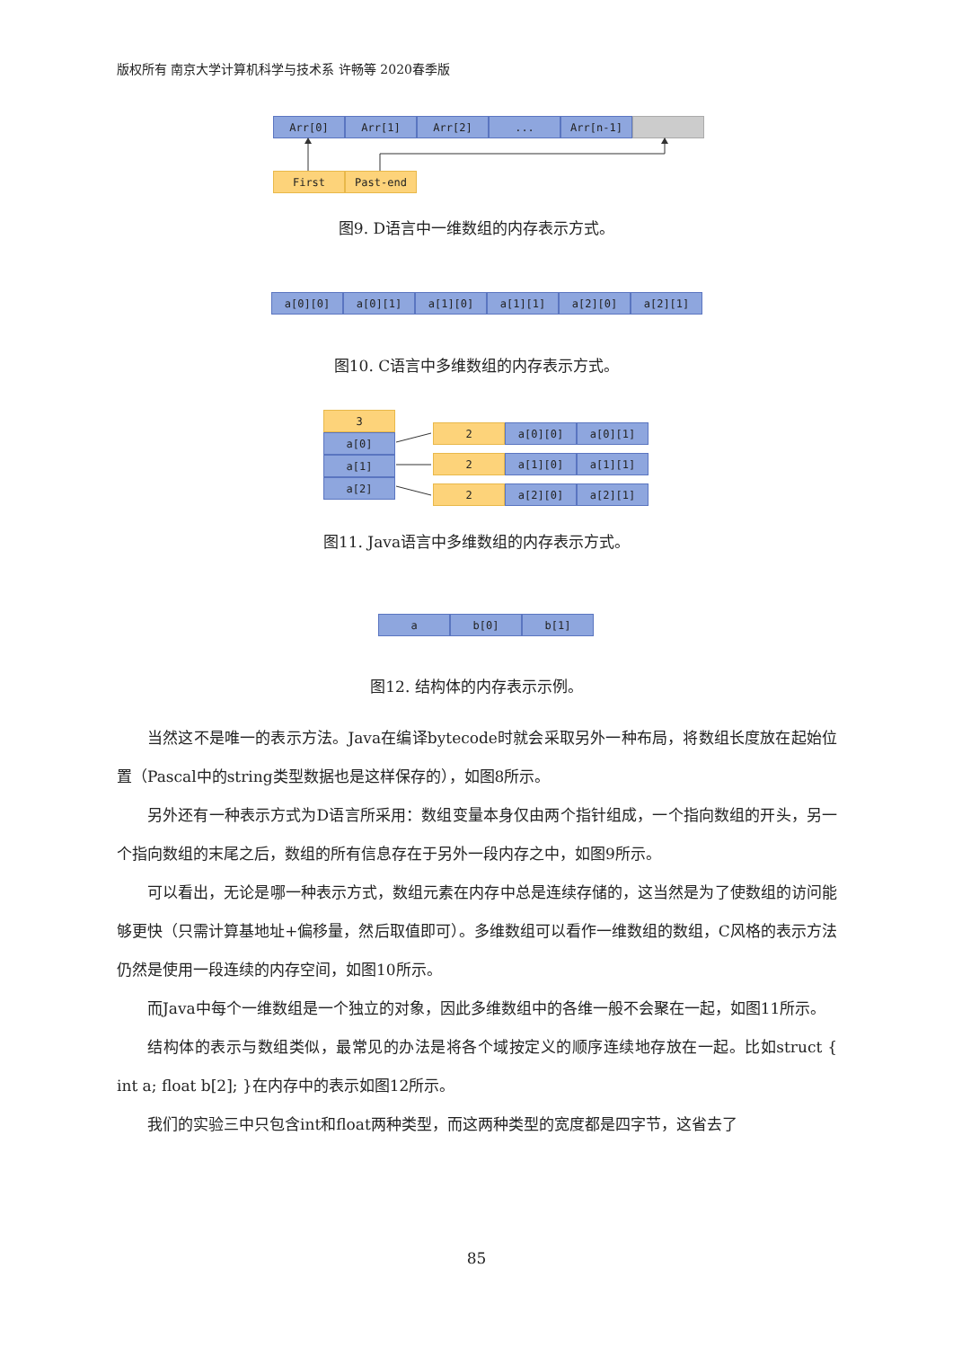版权所有 南京大学计算机科学与技术系 许畅等 2020春季版
Arr[0] Arr[1] Arr[2] ... Arr[n-1]
First Past-end
图9. D语言中一维数组的内存表示方式。
a[0][0] a[0][1] a[1][0] a[1][1] a[2][0] a[2][1]
图10. C语言中多维数组的内存表示方式。
3
a[0]
a[1]
a[2]
2 a[0][0] a[0][1]
2 a[1][0] a[1][1]
2 a[2][0] a[2][1]
图11. Java语言中多维数组的内存表示方式。
a b[0] b[1]
图12. 结构体的内存表示示例。
当然这不是唯一的表示方法。Java在编译bytecode时就会采取另外一种布局，将数组长度放在起始位置（Pascal中的string类型数据也是这样保存的），如图8所示。
另外还有一种表示方式为D语言所采用：数组变量本身仅由两个指针组成，一个指向数组的开头，另一个指向数组的末尾之后，数组的所有信息存在于另外一段内存之中，如图9所示。
可以看出，无论是哪一种表示方式，数组元素在内存中总是连续存储的，这当然是为了使数组的访问能够更快（只需计算基地址+偏移量，然后取值即可）。多维数组可以看作一维数组的数组，C风格的表示方法仍然是使用一段连续的内存空间，如图10所示。
而Java中每个一维数组是一个独立的对象，因此多维数组中的各维一般不会聚在一起，如图11所示。
结构体的表示与数组类似，最常见的办法是将各个域按定义的顺序连续地存放在一起。比如struct { int a; float b[2]; }在内存中的表示如图12所示。
我们的实验三中只包含int和float两种类型，而这两种类型的宽度都是四字节，这省去了
85